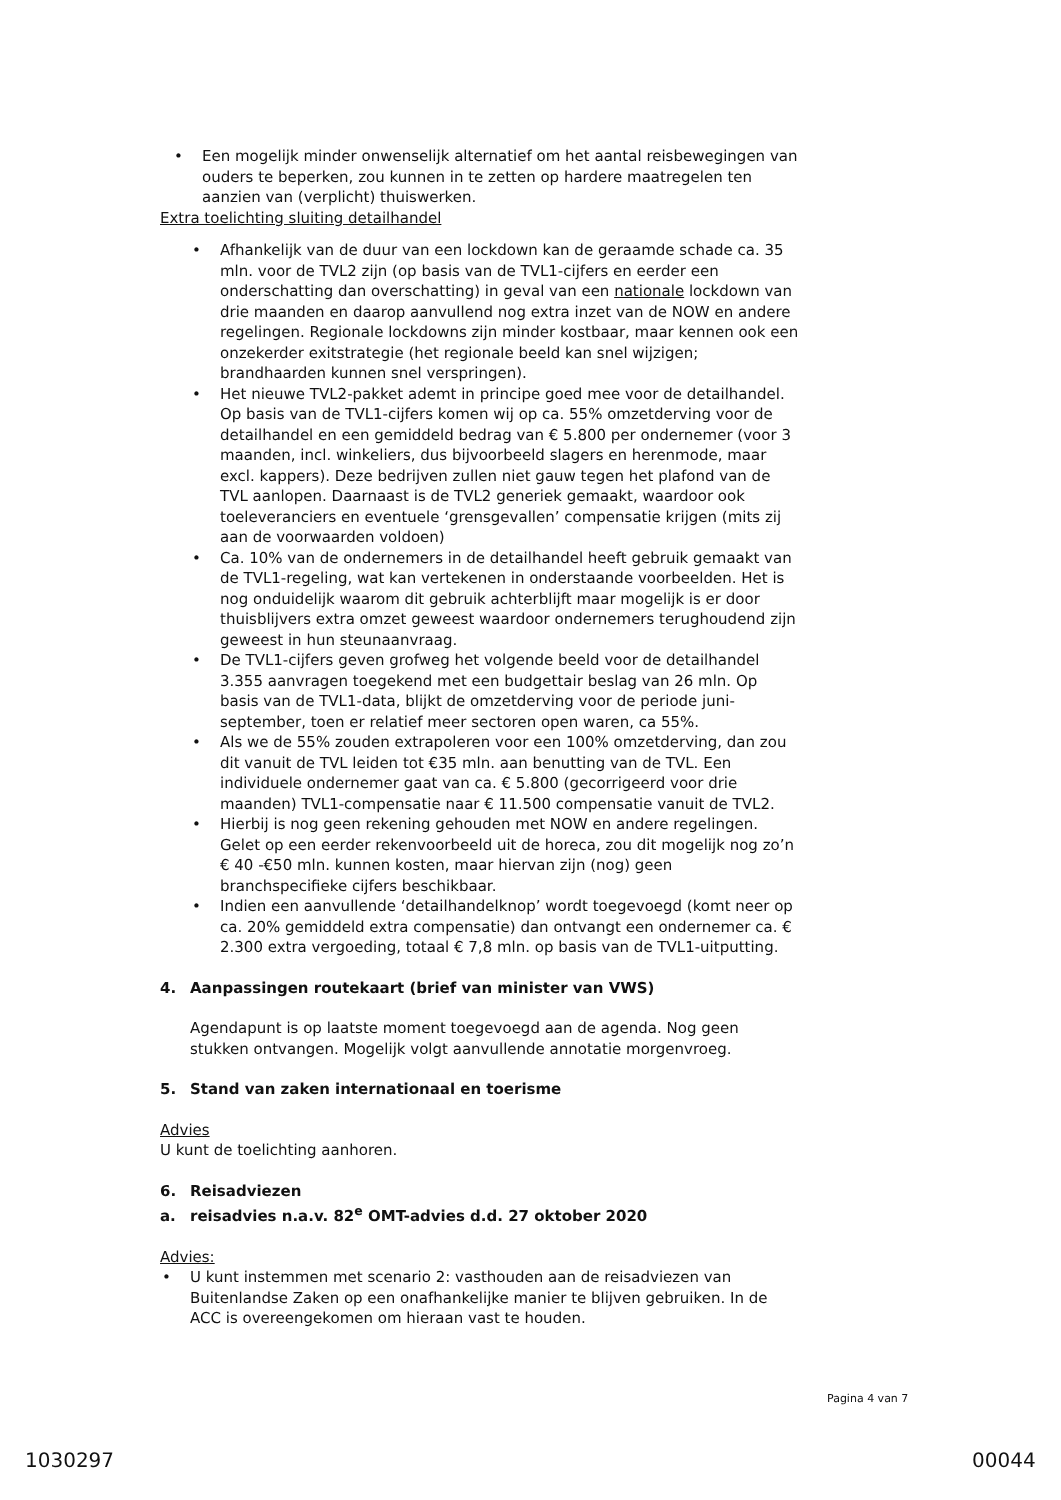Een mogelijk minder onwenselijk alternatief om het aantal reisbewegingen van ouders te beperken, zou kunnen in te zetten op hardere maatregelen ten aanzien van (verplicht) thuiswerken.
Extra toelichting sluiting detailhandel
Afhankelijk van de duur van een lockdown kan de geraamde schade ca. 35 mln. voor de TVL2 zijn (op basis van de TVL1-cijfers en eerder een onderschatting dan overschatting) in geval van een nationale lockdown van drie maanden en daarop aanvullend nog extra inzet van de NOW en andere regelingen. Regionale lockdowns zijn minder kostbaar, maar kennen ook een onzekerder exitstrategie (het regionale beeld kan snel wijzigen; brandhaarden kunnen snel verspringen).
Het nieuwe TVL2-pakket ademt in principe goed mee voor de detailhandel. Op basis van de TVL1-cijfers komen wij op ca. 55% omzetderving voor de detailhandel en een gemiddeld bedrag van € 5.800 per ondernemer (voor 3 maanden, incl. winkeliers, dus bijvoorbeeld slagers en herenmode, maar excl. kappers). Deze bedrijven zullen niet gauw tegen het plafond van de TVL aanlopen. Daarnaast is de TVL2 generiek gemaakt, waardoor ook toeleveranciers en eventuele ‘grensgevallen’ compensatie krijgen (mits zij aan de voorwaarden voldoen)
Ca. 10% van de ondernemers in de detailhandel heeft gebruik gemaakt van de TVL1-regeling, wat kan vertekenen in onderstaande voorbeelden. Het is nog onduidelijk waarom dit gebruik achterblijft maar mogelijk is er door thuisblijvers extra omzet geweest waardoor ondernemers terughoudend zijn geweest in hun steunaanvraag.
De TVL1-cijfers geven grofweg het volgende beeld voor de detailhandel 3.355 aanvragen toegekend met een budgettair beslag van 26 mln. Op basis van de TVL1-data, blijkt de omzetderving voor de periode juni-september, toen er relatief meer sectoren open waren, ca 55%.
Als we de 55% zouden extrapoleren voor een 100% omzetderving, dan zou dit vanuit de TVL leiden tot €35 mln. aan benutting van de TVL. Een individuele ondernemer gaat van ca. € 5.800 (gecorrigeerd voor drie maanden) TVL1-compensatie naar € 11.500 compensatie vanuit de TVL2.
Hierbij is nog geen rekening gehouden met NOW en andere regelingen. Gelet op een eerder rekenvoorbeeld uit de horeca, zou dit mogelijk nog zo’n € 40 -€50 mln. kunnen kosten, maar hiervan zijn (nog) geen branchspecifieke cijfers beschikbaar.
Indien een aanvullende ‘detailhandelknop’ wordt toegevoegd (komt neer op ca. 20% gemiddeld extra compensatie) dan ontvangt een ondernemer ca. € 2.300 extra vergoeding, totaal € 7,8 mln. op basis van de TVL1-uitputting.
4. Aanpassingen routekaart (brief van minister van VWS)
Agendapunt is op laatste moment toegevoegd aan de agenda. Nog geen stukken ontvangen. Mogelijk volgt aanvullende annotatie morgenvroeg.
5. Stand van zaken internationaal en toerisme
Advies
U kunt de toelichting aanhoren.
6. Reisadviezen
a. reisadvies n.a.v. 82<sup>e</sup> OMT-advies d.d. 27 oktober 2020
Advies:
U kunt instemmen met scenario 2: vasthouden aan de reisadviezen van Buitenlandse Zaken op een onafhankelijke manier te blijven gebruiken. In de ACC is overeengekomen om hieraan vast te houden.
Pagina 4 van 7
1030297 00044